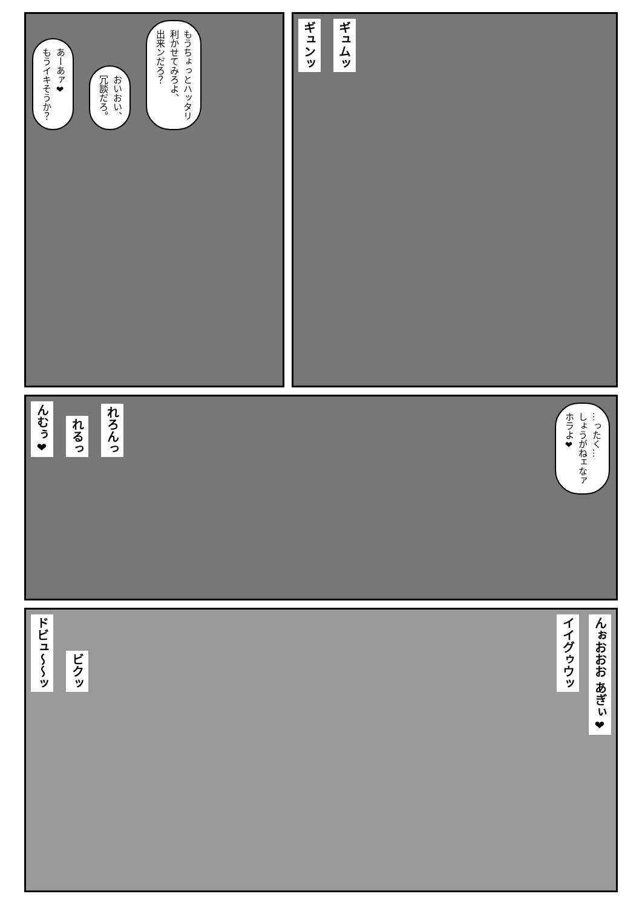あーあァ❤
もうイキそうか？
おいおい、
冗談だろ。
もうちょっとハッタリ
利かせてみろよ、
出来ンだろ？
ギュンッ
ギュムッ
んむぅ❤
れるっ
れろんっ
…ったく…
しょうがねェなァ
ホラよ❤
ドビュ〜〜ッ
ビクッ
んぉおおお あぎぃ❤
イイグゥウッ